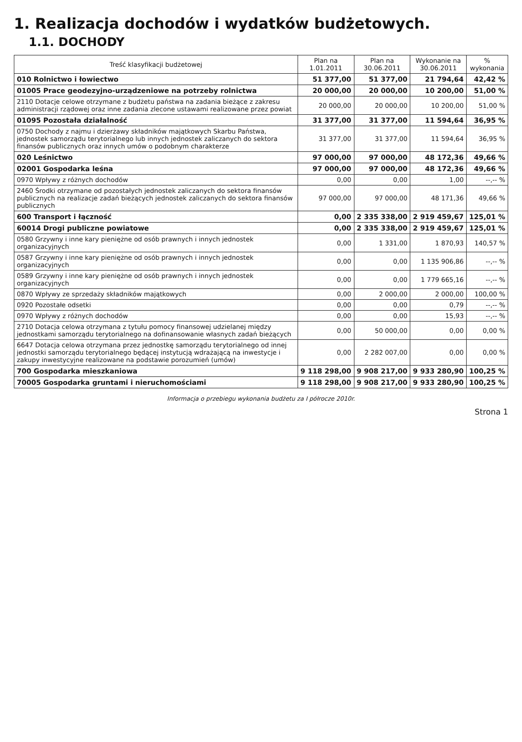1. Realizacja dochodów i wydatków budżetowych.
1.1. DOCHODY
| Treść klasyfikacji budżetowej | Plan na 1.01.2011 | Plan na 30.06.2011 | Wykonanie na 30.06.2011 | % wykonania |
| --- | --- | --- | --- | --- |
| 010 Rolnictwo i łowiectwo | 51 377,00 | 51 377,00 | 21 794,64 | 42,42 % |
| 01005 Prace geodezyjno-urządzeniowe na potrzeby rolnictwa | 20 000,00 | 20 000,00 | 10 200,00 | 51,00 % |
| 2110 Dotacje celowe otrzymane z budżetu państwa na zadania bieżące z zakresu administracji rządowej oraz inne zadania zlecone ustawami realizowane przez powiat | 20 000,00 | 20 000,00 | 10 200,00 | 51,00 % |
| 01095 Pozostała działalność | 31 377,00 | 31 377,00 | 11 594,64 | 36,95 % |
| 0750 Dochody z najmu i dzierżawy składników majątkowych Skarbu Państwa, jednostek samorządu terytorialnego lub innych jednostek zaliczanych do sektora finansów publicznych oraz innych umów o podobnym charakterze | 31 377,00 | 31 377,00 | 11 594,64 | 36,95 % |
| 020 Leśnictwo | 97 000,00 | 97 000,00 | 48 172,36 | 49,66 % |
| 02001 Gospodarka leśna | 97 000,00 | 97 000,00 | 48 172,36 | 49,66 % |
| 0970 Wpływy z różnych dochodów | 0,00 | 0,00 | 1,00 | --,-- % |
| 2460 Środki otrzymane od pozostałych jednostek zaliczanych do sektora finansów publicznych na realizacje zadań bieżących jednostek zaliczanych do sektora finansów publicznych | 97 000,00 | 97 000,00 | 48 171,36 | 49,66 % |
| 600 Transport i łączność | 0,00 | 2 335 338,00 | 2 919 459,67 | 125,01 % |
| 60014 Drogi publiczne powiatowe | 0,00 | 2 335 338,00 | 2 919 459,67 | 125,01 % |
| 0580 Grzywny i inne kary pieniężne od osób prawnych i innych jednostek organizacyjnych | 0,00 | 1 331,00 | 1 870,93 | 140,57 % |
| 0587 Grzywny i inne kary pieniężne od osób prawnych i innych jednostek organizacyjnych | 0,00 | 0,00 | 1 135 906,86 | --,-- % |
| 0589 Grzywny i inne kary pieniężne od osób prawnych i innych jednostek organizacyjnych | 0,00 | 0,00 | 1 779 665,16 | --,-- % |
| 0870 Wpływy ze sprzedaży składników majątkowych | 0,00 | 2 000,00 | 2 000,00 | 100,00 % |
| 0920 Pozostałe odsetki | 0,00 | 0,00 | 0,79 | --,-- % |
| 0970 Wpływy z różnych dochodów | 0,00 | 0,00 | 15,93 | --,-- % |
| 2710 Dotacja celowa otrzymana z tytułu pomocy finansowej udzielanej między jednostkami samorządu terytorialnego na dofinansowanie własnych zadań bieżących | 0,00 | 50 000,00 | 0,00 | 0,00 % |
| 6647 Dotacja celowa otrzymana przez jednostkę samorządu terytorialnego od innej jednostki samorządu terytorialnego będącej instytucją wdrażającą na inwestycje i zakupy inwestycyjne realizowane na podstawie porozumień (umów) | 0,00 | 2 282 007,00 | 0,00 | 0,00 % |
| 700 Gospodarka mieszkaniowa | 9 118 298,00 | 9 908 217,00 | 9 933 280,90 | 100,25 % |
| 70005 Gospodarka gruntami i nieruchomościami | 9 118 298,00 | 9 908 217,00 | 9 933 280,90 | 100,25 % |
Informacja o przebiegu wykonania budżetu za I półrocze 2010r.
Strona 1